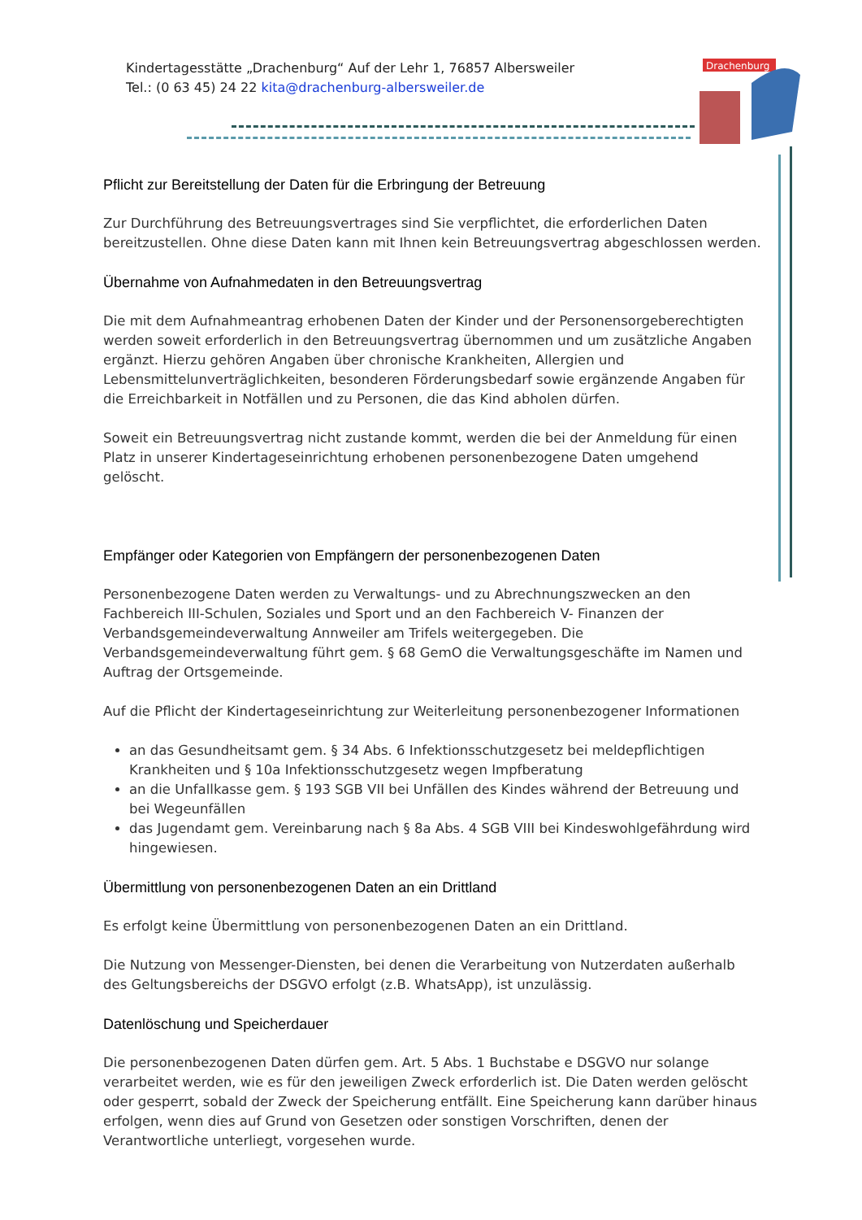Kindertagesstätte „Drachenburg“ Auf der Lehr 1, 76857 Albersweiler
Tel.: (0 63 45) 24 22 kita@drachenburg-albersweiler.de
Drachenburg
Pflicht zur Bereitstellung der Daten für die Erbringung der Betreuung
Zur Durchführung des Betreuungsvertrages sind Sie verpflichtet, die erforderlichen Daten bereitzustellen. Ohne diese Daten kann mit Ihnen kein Betreuungsvertrag abgeschlossen werden.
Übernahme von Aufnahmedaten in den Betreuungsvertrag
Die mit dem Aufnahmeantrag erhobenen Daten der Kinder und der Personensorgeberechtigten werden soweit erforderlich in den Betreuungsvertrag übernommen und um zusätzliche Angaben ergänzt. Hierzu gehören Angaben über chronische Krankheiten, Allergien und Lebensmittelunverträglichkeiten, besonderen Förderungsbedarf sowie ergänzende Angaben für die Erreichbarkeit in Notfällen und zu Personen, die das Kind abholen dürfen.
Soweit ein Betreuungsvertrag nicht zustande kommt, werden die bei der Anmeldung für einen Platz in unserer Kindertageseinrichtung erhobenen personenbezogene Daten umgehend gelöscht.
Empfänger oder Kategorien von Empfängern der personenbezogenen Daten
Personenbezogene Daten werden zu Verwaltungs- und zu Abrechnungszwecken an den Fachbereich III-Schulen, Soziales und Sport und an den Fachbereich V- Finanzen der Verbandsgemeindeverwaltung Annweiler am Trifels weitergegeben. Die Verbandsgemeindeverwaltung führt gem. § 68 GemO die Verwaltungsgeschäfte im Namen und Auftrag der Ortsgemeinde.
Auf die Pflicht der Kindertageseinrichtung zur Weiterleitung personenbezogener Informationen
an das Gesundheitsamt gem. § 34 Abs. 6 Infektionsschutzgesetz bei meldepflichtigen Krankheiten und § 10a Infektionsschutzgesetz wegen Impfberatung
an die Unfallkasse gem. § 193 SGB VII bei Unfällen des Kindes während der Betreuung und bei Wegeunfällen
das Jugendamt gem. Vereinbarung nach § 8a Abs. 4 SGB VIII bei Kindeswohlgefährdung wird hingewiesen.
Übermittlung von personenbezogenen Daten an ein Drittland
Es erfolgt keine Übermittlung von personenbezogenen Daten an ein Drittland.
Die Nutzung von Messenger-Diensten, bei denen die Verarbeitung von Nutzerdaten außerhalb des Geltungsbereichs der DSGVO erfolgt (z.B. WhatsApp), ist unzulässig.
Datenlöschung und Speicherdauer
Die personenbezogenen Daten dürfen gem. Art. 5 Abs. 1 Buchstabe e DSGVO nur solange verarbeitet werden, wie es für den jeweiligen Zweck erforderlich ist. Die Daten werden gelöscht oder gesperrt, sobald der Zweck der Speicherung entfällt. Eine Speicherung kann darüber hinaus erfolgen, wenn dies auf Grund von Gesetzen oder sonstigen Vorschriften, denen der Verantwortliche unterliegt, vorgesehen wurde.